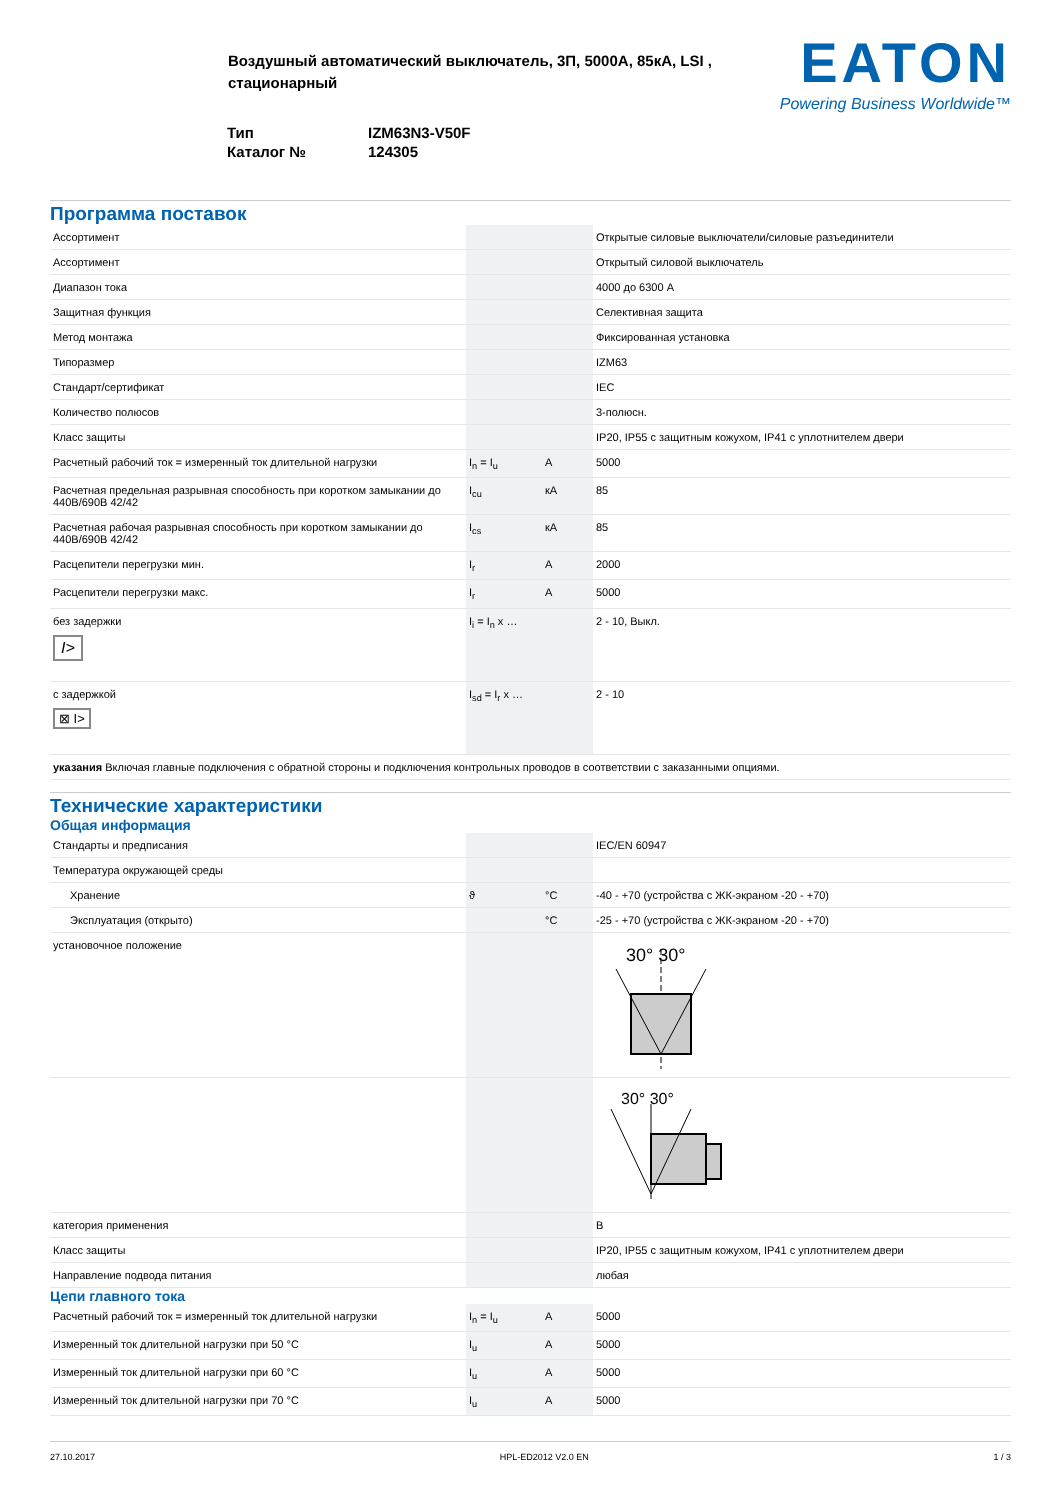Воздушный автоматический выключатель, 3П, 5000А, 85кА, LSI , стационарный
| Тип | IZM63N3-V50F |
| Каталог № | 124305 |
EATON
Powering Business Worldwide™
Программа поставок
| Ассортимент | | | Открытые силовые выключатели/силовые разъединители |
| Ассортимент | | | Открытый силовой выключатель |
| Диапазон тока | | | 4000 до 6300 A |
| Защитная функция | | | Селективная защита |
| Метод монтажа | | | Фиксированная установка |
| Типоразмер | | | IZM63 |
| Стандарт/сертификат | | | IEC |
| Количество полюсов | | | 3-полюсн. |
| Класс защиты | | | IP20, IP55 с защитным кожухом, IP41 с уплотнителем двери |
| Расчетный рабочий ток = измеренный ток длительной нагрузки | I<sub>n</sub> = I<sub>u</sub> | A | 5000 |
| Расчетная предельная разрывная способность при коротком замыкании до 440В/690В 42/42 | I<sub>cu</sub> | кA | 85 |
| Расчетная рабочая разрывная способность при коротком замыкании до 440В/690В 42/42 | I<sub>cs</sub> | кA | 85 |
| Расцепители перегрузки мин. | I<sub>r</sub> | A | 2000 |
| Расцепители перегрузки макс. | I<sub>r</sub> | A | 5000 |
| без задержки I> | I<sub>i</sub> = I<sub>n</sub> x … | | 2 - 10, Выкл. |
| с задержкой ⊠ I> | I<sub>sd</sub> = I<sub>r</sub> x … | | 2 - 10 |
| указания Включая главные подключения с обратной стороны и подключения контрольных проводов в соответствии с заказанными опциями. | | | |
Технические характеристики
Общая информация
| Стандарты и предписания | | | IEC/EN 60947 |
| Температура окружающей среды | | | |
| Хранение | ϑ | °C | -40 - +70 (устройства с ЖК-экраном -20 - +70) |
| Эксплуатация (открыто) | | °C | -25 - +70 (устройства с ЖК-экраном -20 - +70) |
| установочное положение | | | 30° 30° |
| | | | 30° 30° |
| категория применения | | | B |
| Класс защиты | | | IP20, IP55 с защитным кожухом, IP41 с уплотнителем двери |
| Направление подвода питания | | | любая |
Цепи главного тока
| Расчетный рабочий ток = измеренный ток длительной нагрузки | I<sub>n</sub> = I<sub>u</sub> | A | 5000 |
| Измеренный ток длительной нагрузки при 50 °C | I<sub>u</sub> | A | 5000 |
| Измеренный ток длительной нагрузки при 60 °C | I<sub>u</sub> | A | 5000 |
| Измеренный ток длительной нагрузки при 70 °C | I<sub>u</sub> | A | 5000 |
27.10.2017 HPL-ED2012 V2.0 EN 1 / 3